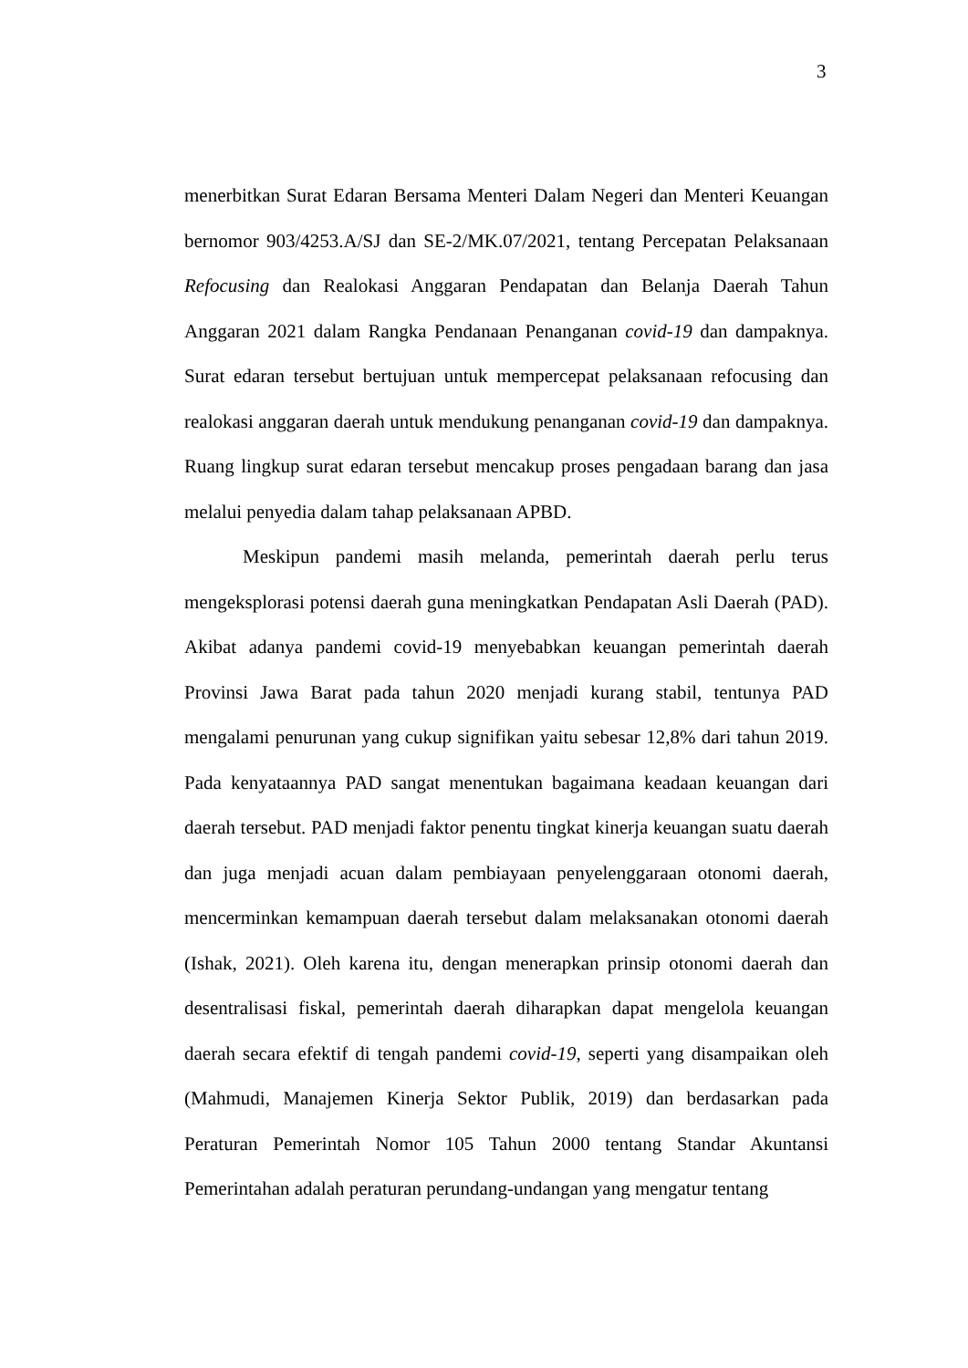3
menerbitkan Surat Edaran Bersama Menteri Dalam Negeri dan Menteri Keuangan bernomor 903/4253.A/SJ dan SE-2/MK.07/2021, tentang Percepatan Pelaksanaan Refocusing dan Realokasi Anggaran Pendapatan dan Belanja Daerah Tahun Anggaran 2021 dalam Rangka Pendanaan Penanganan covid-19 dan dampaknya. Surat edaran tersebut bertujuan untuk mempercepat pelaksanaan refocusing dan realokasi anggaran daerah untuk mendukung penanganan covid-19 dan dampaknya. Ruang lingkup surat edaran tersebut mencakup proses pengadaan barang dan jasa melalui penyedia dalam tahap pelaksanaan APBD.
Meskipun pandemi masih melanda, pemerintah daerah perlu terus mengeksplorasi potensi daerah guna meningkatkan Pendapatan Asli Daerah (PAD). Akibat adanya pandemi covid-19 menyebabkan keuangan pemerintah daerah Provinsi Jawa Barat pada tahun 2020 menjadi kurang stabil, tentunya PAD mengalami penurunan yang cukup signifikan yaitu sebesar 12,8% dari tahun 2019. Pada kenyataannya PAD sangat menentukan bagaimana keadaan keuangan dari daerah tersebut. PAD menjadi faktor penentu tingkat kinerja keuangan suatu daerah dan juga menjadi acuan dalam pembiayaan penyelenggaraan otonomi daerah, mencerminkan kemampuan daerah tersebut dalam melaksanakan otonomi daerah (Ishak, 2021). Oleh karena itu, dengan menerapkan prinsip otonomi daerah dan desentralisasi fiskal, pemerintah daerah diharapkan dapat mengelola keuangan daerah secara efektif di tengah pandemi covid-19, seperti yang disampaikan oleh (Mahmudi, Manajemen Kinerja Sektor Publik, 2019) dan berdasarkan pada Peraturan Pemerintah Nomor 105 Tahun 2000 tentang Standar Akuntansi Pemerintahan adalah peraturan perundang-undangan yang mengatur tentang